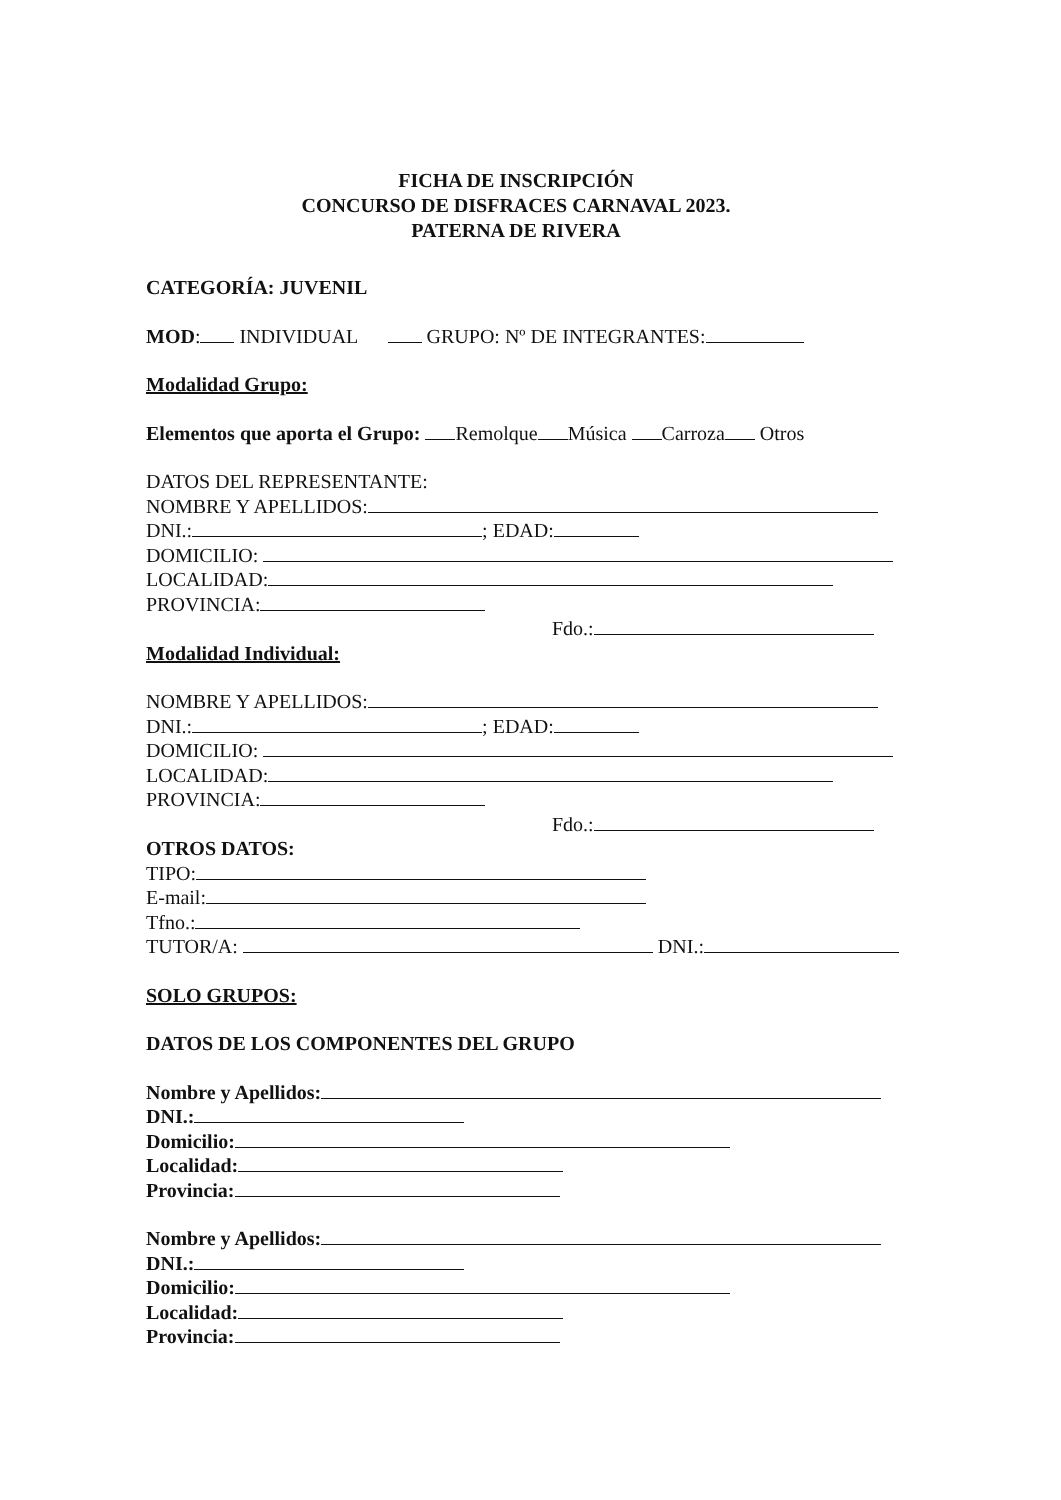FICHA DE INSCRIPCIÓN
CONCURSO DE DISFRACES CARNAVAL 2023.
PATERNA DE RIVERA
CATEGORÍA: JUVENIL
MOD: INDIVIDUAL GRUPO: Nº DE INTEGRANTES:
Modalidad Grupo:
Elementos que aporta el Grupo: Remolque Música Carroza Otros
DATOS DEL REPRESENTANTE:
NOMBRE Y APELLIDOS:
DNI.: ; EDAD:
DOMICILIO:
LOCALIDAD:
PROVINCIA:
Fdo.:
Modalidad Individual:
NOMBRE Y APELLIDOS:
DNI.: ; EDAD:
DOMICILIO:
LOCALIDAD:
PROVINCIA:
Fdo.:
OTROS DATOS:
TIPO:
E-mail:
Tfno.:
TUTOR/A: DNI.:
SOLO GRUPOS:
DATOS DE LOS COMPONENTES DEL GRUPO
Nombre y Apellidos:
DNI.:
Domicilio:
Localidad:
Provincia:
Nombre y Apellidos:
DNI.:
Domicilio:
Localidad:
Provincia: